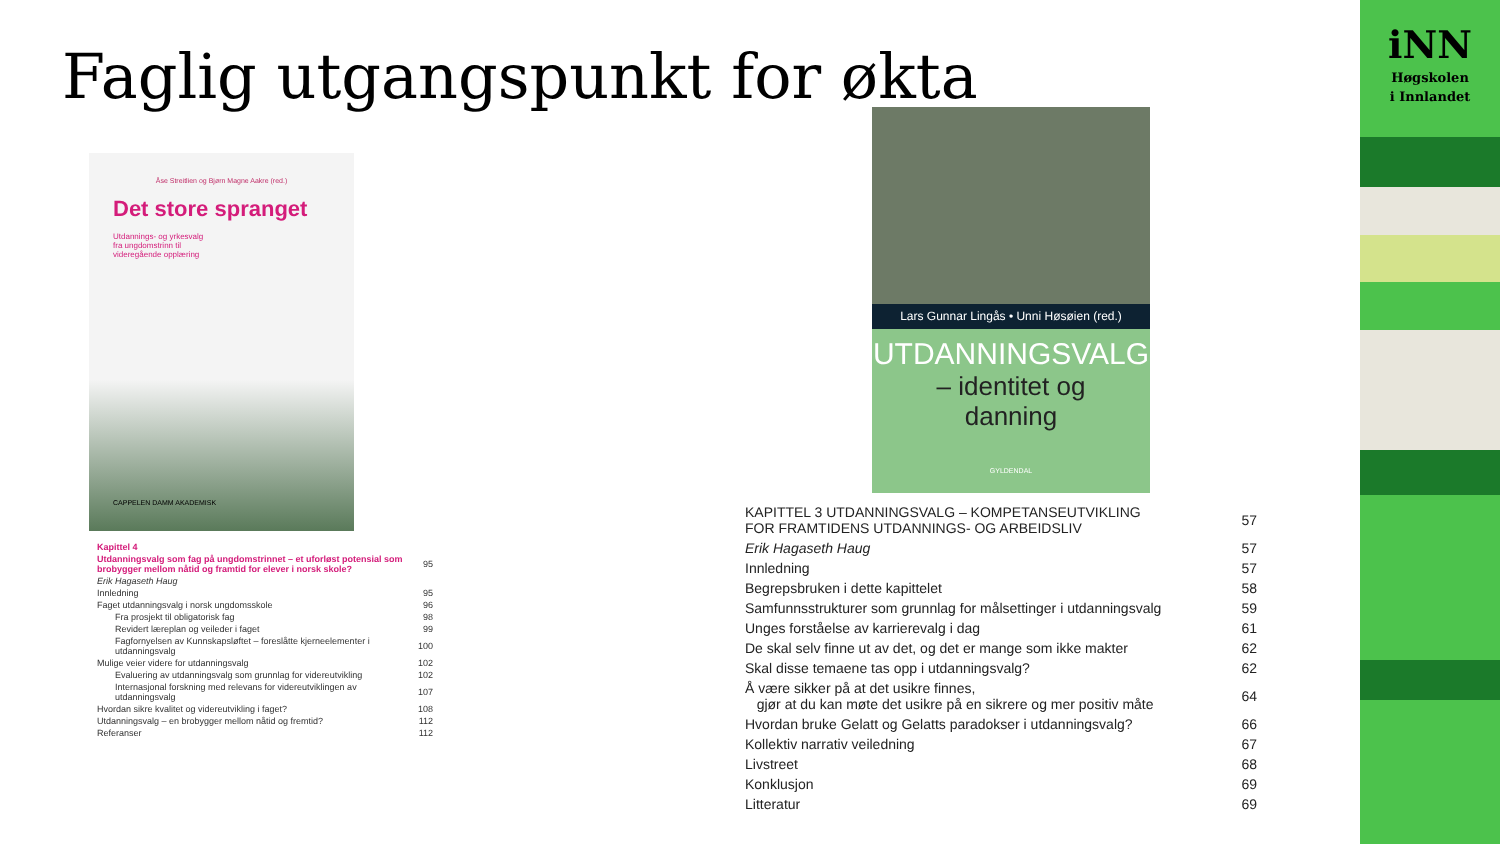Faglig utgangspunkt for økta
Åse Streitlien og Bjørn Magne Aakre (red.)
Det store spranget
Utdannings- og yrkesvalg
fra ungdomstrinn til
videregående opplæring
CAPPELEN DAMM AKADEMISK
| Kapittel 4 | |
| Utdanningsvalg som fag på ungdomstrinnet – et uforløst potensial som brobygger mellom nåtid og framtid for elever i norsk skole? | 95 |
| Erik Hagaseth Haug | |
| Innledning | 95 |
| Faget utdanningsvalg i norsk ungdomsskole | 96 |
| Fra prosjekt til obligatorisk fag | 98 |
| Revidert læreplan og veileder i faget | 99 |
| Fagfornyelsen av Kunnskapsløftet – foreslåtte kjerneelementer i utdanningsvalg | 100 |
| Mulige veier videre for utdanningsvalg | 102 |
| Evaluering av utdanningsvalg som grunnlag for videreutvikling | 102 |
| Internasjonal forskning med relevans for videreutviklingen av utdanningsvalg | 107 |
| Hvordan sikre kvalitet og videreutvikling i faget? | 108 |
| Utdanningsvalg – en brobygger mellom nåtid og fremtid? | 112 |
| Referanser | 112 |
Lars Gunnar Lingås • Unni Høsøien (red.)
UTDANNINGSVALG
– identitet og
danning
GYLDENDAL
| KAPITTEL 3 UTDANNINGSVALG – KOMPETANSEUTVIKLING FOR FRAMTIDENS UTDANNINGS- OG ARBEIDSLIV | 57 |
| Erik Hagaseth Haug | 57 |
| Innledning | 57 |
| Begrepsbruken i dette kapittelet | 58 |
| Samfunnsstrukturer som grunnlag for målsettinger i utdanningsvalg | 59 |
| Unges forståelse av karrierevalg i dag | 61 |
| De skal selv finne ut av det, og det er mange som ikke makter | 62 |
| Skal disse temaene tas opp i utdanningsvalg? | 62 |
| Å være sikker på at det usikre finnes, gjør at du kan møte det usikre på en sikrere og mer positiv måte | 64 |
| Hvordan bruke Gelatt og Gelatts paradokser i utdanningsvalg? | 66 |
| Kollektiv narrativ veiledning | 67 |
| Livstreet | 68 |
| Konklusjon | 69 |
| Litteratur | 69 |
iNN
Høgskolen
i Innlandet